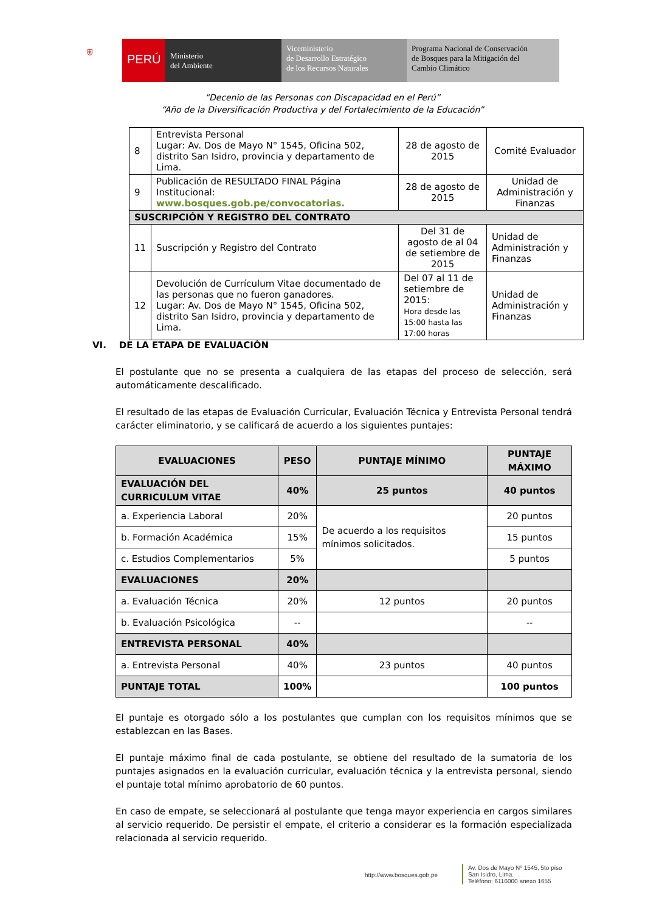⛨
PERÚ
Ministerio
del Ambiente
Viceministerio
de Desarrollo Estratégico
de los Recursos Naturales
Programa Nacional de Conservación
de Bosques para la Mitigación del
Cambio Climático
“Decenio de las Personas con Discapacidad en el Perú”
“Año de la Diversificación Productiva y del Fortalecimiento de la Educación”
| 8 | Entrevista Personal Lugar: Av. Dos de Mayo N° 1545, Oficina 502, distrito San Isidro, provincia y departamento de Lima. | 28 de agosto de 2015 | Comité Evaluador |
| 9 | Publicación de RESULTADO FINAL Página Institucional: www.bosques.gob.pe/convocatorias. | 28 de agosto de 2015 | Unidad de Administración y Finanzas |
| SUSCRIPCIÓN Y REGISTRO DEL CONTRATO | | | |
| 11 | Suscripción y Registro del Contrato | Del 31 de agosto de al 04 de setiembre de 2015 | Unidad de Administración y Finanzas |
| 12 | Devolución de Currículum Vitae documentado de las personas que no fueron ganadores. Lugar: Av. Dos de Mayo N° 1545, Oficina 502, distrito San Isidro, provincia y departamento de Lima. | Del 07 al 11 de setiembre de 2015: Hora desde las 15:00 hasta las 17:00 horas | Unidad de Administración y Finanzas |
VI. DE LA ETAPA DE EVALUACIÓN
El postulante que no se presenta a cualquiera de las etapas del proceso de selección, será automáticamente descalificado.
El resultado de las etapas de Evaluación Curricular, Evaluación Técnica y Entrevista Personal tendrá carácter eliminatorio, y se calificará de acuerdo a los siguientes puntajes:
| EVALUACIONES | PESO | PUNTAJE MÍNIMO | PUNTAJE MÁXIMO |
| --- | --- | --- | --- |
| EVALUACIÓN DEL CURRICULUM VITAE | 40% | 25 puntos | 40 puntos |
| a. Experiencia Laboral | 20% | De acuerdo a los requisitos mínimos solicitados. | 20 puntos |
| b. Formación Académica | 15% | | 15 puntos |
| c. Estudios Complementarios | 5% | | 5 puntos |
| EVALUACIONES | 20% | | |
| a. Evaluación Técnica | 20% | 12 puntos | 20 puntos |
| b. Evaluación Psicológica | -- | | -- |
| ENTREVISTA PERSONAL | 40% | | |
| a. Entrevista Personal | 40% | 23 puntos | 40 puntos |
| PUNTAJE TOTAL | 100% | | 100 puntos |
El puntaje es otorgado sólo a los postulantes que cumplan con los requisitos mínimos que se establezcan en las Bases.
El puntaje máximo final de cada postulante, se obtiene del resultado de la sumatoria de los puntajes asignados en la evaluación curricular, evaluación técnica y la entrevista personal, siendo el puntaje total mínimo aprobatorio de 60 puntos.
En caso de empate, se seleccionará al postulante que tenga mayor experiencia en cargos similares al servicio requerido. De persistir el empate, el criterio a considerar es la formación especializada relacionada al servicio requerido.
http://www.bosques.gob.pe
Av. Dos de Mayo Nº 1545, 5to piso
San Isidro, Lima.
Teléfono: 6116000 anexo 1655